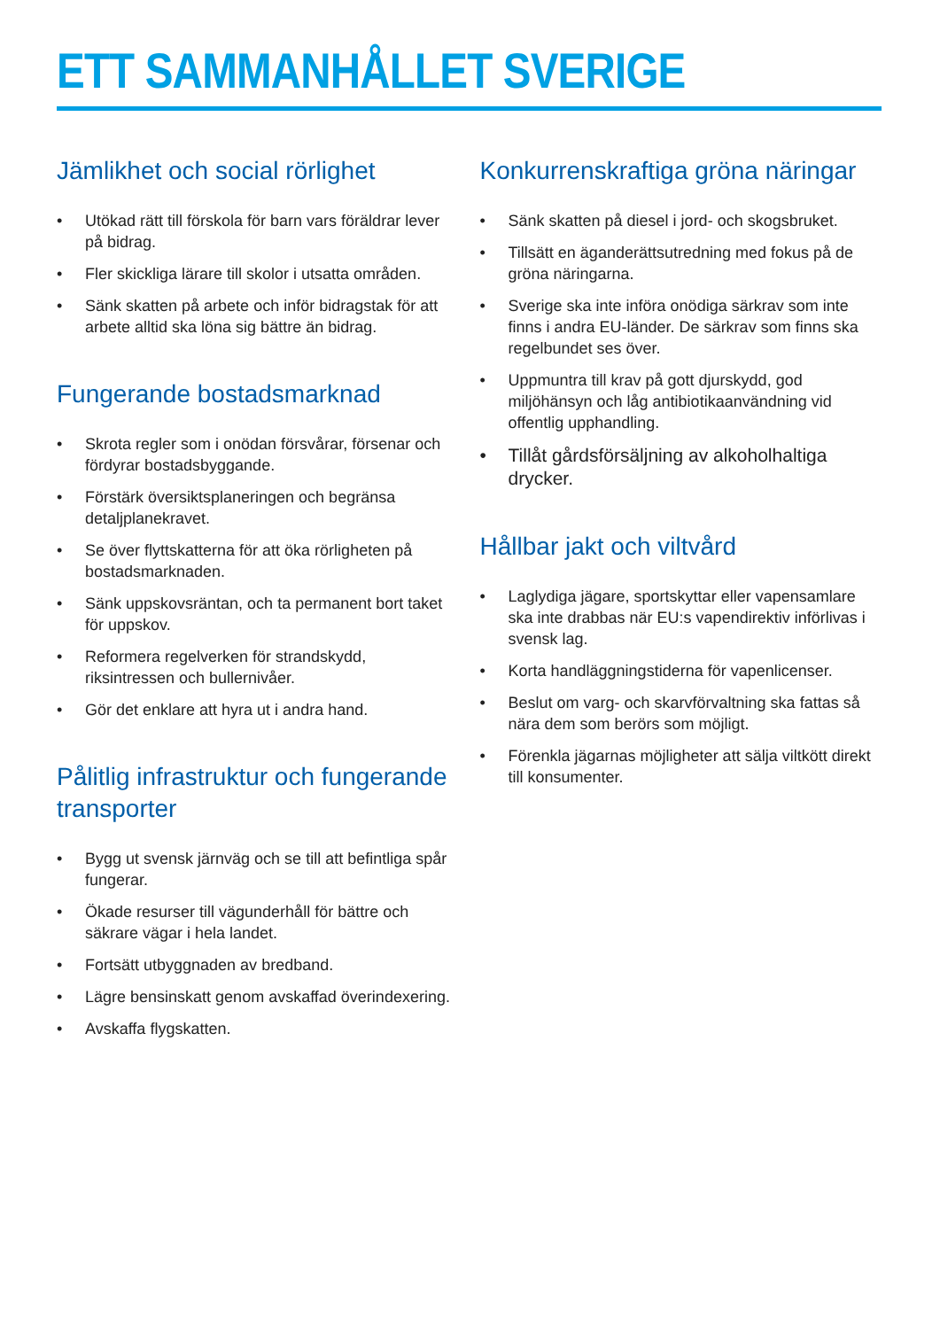ETT SAMMANHÅLLET SVERIGE
Jämlikhet och social rörlighet
• Utökad rätt till förskola för barn vars föräldrar lever på bidrag.
• Fler skickliga lärare till skolor i utsatta områden.
• Sänk skatten på arbete och inför bidragstak för att arbete alltid ska löna sig bättre än bidrag.
Fungerande bostadsmarknad
• Skrota regler som i onödan försvårar, försenar och fördyrar bostadsbyggande.
• Förstärk översiktsplaneringen och begränsa detaljplanekravet.
• Se över flyttskatterna för att öka rörligheten på bostadsmarknaden.
• Sänk uppskovsräntan, och ta permanent bort taket för uppskov.
• Reformera regelverken för strandskydd, riksintressen och bullernivåer.
• Gör det enklare att hyra ut i andra hand.
Pålitlig infrastruktur och fungerande transporter
• Bygg ut svensk järnväg och se till att befintliga spår fungerar.
• Ökade resurser till vägunderhåll för bättre och säkrare vägar i hela landet.
• Fortsätt utbyggnaden av bredband.
• Lägre bensinskatt genom avskaffad överindexering.
• Avskaffa flygskatten.
Konkurrenskraftiga gröna näringar
• Sänk skatten på diesel i jord- och skogsbruket.
• Tillsätt en äganderättsutredning med fokus på de gröna näringarna.
• Sverige ska inte införa onödiga särkrav som inte finns i andra EU-länder. De särkrav som finns ska regelbundet ses över.
• Uppmuntra till krav på gott djurskydd, god miljöhänsyn och låg antibiotikaanvändning vid offentlig upphandling.
• Tillåt gårdsförsäljning av alkoholhaltiga drycker.
Hållbar jakt och viltvård
• Laglydiga jägare, sportskyttar eller vapensamlare ska inte drabbas när EU:s vapendirektiv införlivas i svensk lag.
• Korta handläggningstiderna för vapenlicenser.
• Beslut om varg- och skarvförvaltning ska fattas så nära dem som berörs som möjligt.
• Förenkla jägarnas möjligheter att sälja viltkött direkt till konsumenter.